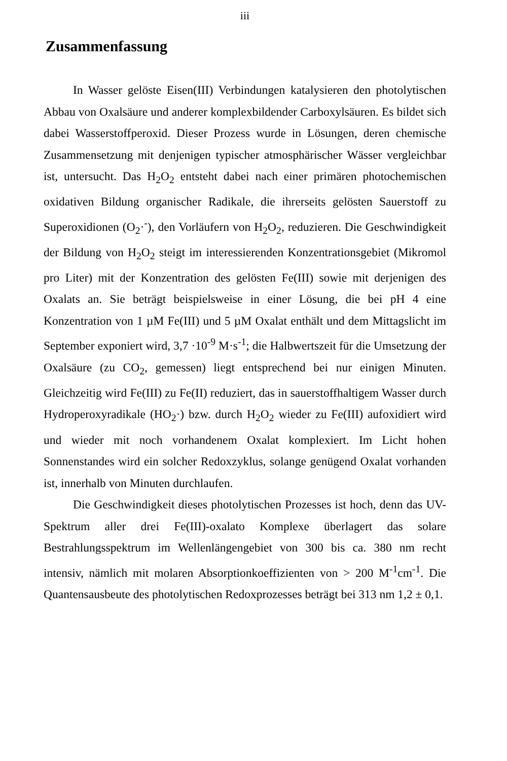iii
Zusammenfassung
In Wasser gelöste Eisen(III) Verbindungen katalysieren den photolytischen Abbau von Oxalsäure und anderer komplexbildender Carboxylsäuren. Es bildet sich dabei Wasserstoffperoxid. Dieser Prozess wurde in Lösungen, deren chemische Zusammensetzung mit denjenigen typischer atmosphärischer Wässer vergleichbar ist, untersucht. Das H<sub>2</sub>O<sub>2</sub> entsteht dabei nach einer primären photochemischen oxidativen Bildung organischer Radikale, die ihrerseits gelösten Sauerstoff zu Superoxidionen (O<sub>2</sub>·<sup>-</sup>), den Vorläufern von H<sub>2</sub>O<sub>2</sub>, reduzieren. Die Geschwindigkeit der Bildung von H<sub>2</sub>O<sub>2</sub> steigt im interessierenden Konzentrationsgebiet (Mikromol pro Liter) mit der Konzentration des gelösten Fe(III) sowie mit derjenigen des Oxalats an. Sie beträgt beispielsweise in einer Lösung, die bei pH 4 eine Konzentration von 1 µM Fe(III) und 5 µM Oxalat enthält und dem Mittagslicht im September exponiert wird, 3,7 ·10<sup>-9</sup> M·s<sup>-1</sup>; die Halbwertszeit für die Umsetzung der Oxalsäure (zu CO<sub>2</sub>, gemessen) liegt entsprechend bei nur einigen Minuten. Gleichzeitig wird Fe(III) zu Fe(II) reduziert, das in sauerstoffhaltigem Wasser durch Hydroperoxyradikale (HO<sub>2</sub>·) bzw. durch H<sub>2</sub>O<sub>2</sub> wieder zu Fe(III) aufoxidiert wird und wieder mit noch vorhandenem Oxalat komplexiert. Im Licht hohen Sonnenstandes wird ein solcher Redoxzyklus, solange genügend Oxalat vorhanden ist, innerhalb von Minuten durchlaufen.
Die Geschwindigkeit dieses photolytischen Prozesses ist hoch, denn das UV-Spektrum aller drei Fe(III)-oxalato Komplexe überlagert das solare Bestrahlungsspektrum im Wellenlängengebiet von 300 bis ca. 380 nm recht intensiv, nämlich mit molaren Absorptionkoeffizienten von > 200 M<sup>-1</sup>cm<sup>-1</sup>. Die Quantensausbeute des photolytischen Redoxprozesses beträgt bei 313 nm 1,2 ± 0,1.